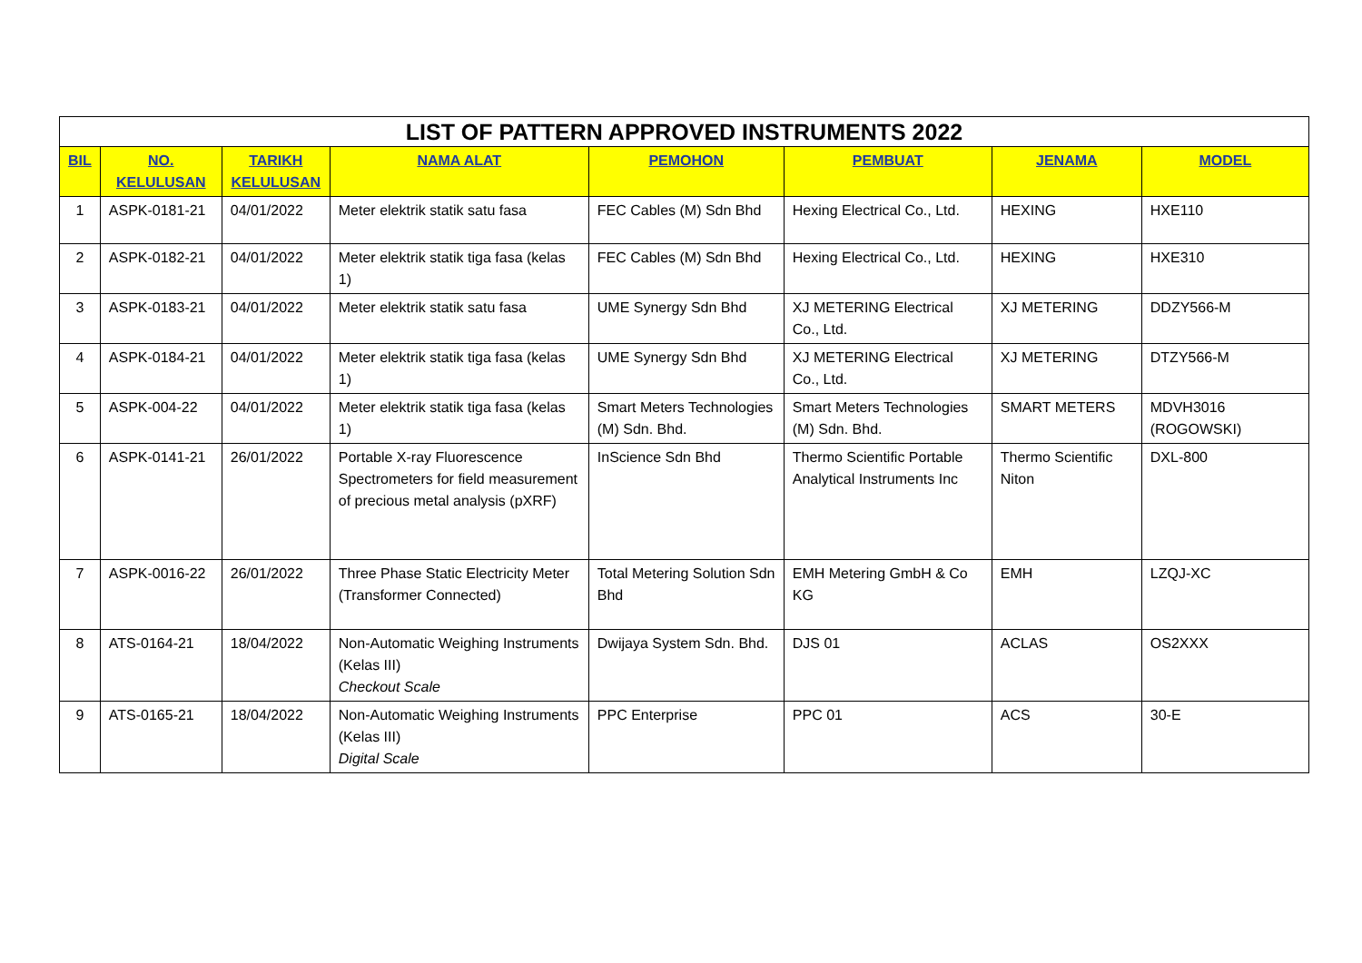| LIST OF PATTERN APPROVED INSTRUMENTS 2022 | | | | | | | |
| --- | --- | --- | --- | --- | --- | --- | --- |
| BIL | NO. KELULUSAN | TARIKH KELULUSAN | NAMA ALAT | PEMOHON | PEMBUAT | JENAMA | MODEL |
| 1 | ASPK-0181-21 | 04/01/2022 | Meter elektrik statik satu fasa | FEC Cables (M) Sdn Bhd | Hexing Electrical Co., Ltd. | HEXING | HXE110 |
| 2 | ASPK-0182-21 | 04/01/2022 | Meter elektrik statik tiga fasa (kelas 1) | FEC Cables (M) Sdn Bhd | Hexing Electrical Co., Ltd. | HEXING | HXE310 |
| 3 | ASPK-0183-21 | 04/01/2022 | Meter elektrik statik satu fasa | UME Synergy Sdn Bhd | XJ METERING Electrical Co., Ltd. | XJ METERING | DDZY566-M |
| 4 | ASPK-0184-21 | 04/01/2022 | Meter elektrik statik tiga fasa (kelas 1) | UME Synergy Sdn Bhd | XJ METERING Electrical Co., Ltd. | XJ METERING | DTZY566-M |
| 5 | ASPK-004-22 | 04/01/2022 | Meter elektrik statik tiga fasa (kelas 1) | Smart Meters Technologies (M) Sdn. Bhd. | Smart Meters Technologies (M) Sdn. Bhd. | SMART METERS | MDVH3016 (ROGOWSKI) |
| 6 | ASPK-0141-21 | 26/01/2022 | Portable X-ray Fluorescence Spectrometers for field measurement of precious metal analysis (pXRF) | InScience Sdn Bhd | Thermo Scientific Portable Analytical Instruments Inc | Thermo Scientific Niton | DXL-800 |
| 7 | ASPK-0016-22 | 26/01/2022 | Three Phase Static Electricity Meter (Transformer Connected) | Total Metering Solution Sdn Bhd | EMH Metering GmbH & Co KG | EMH | LZQJ-XC |
| 8 | ATS-0164-21 | 18/04/2022 | Non-Automatic Weighing Instruments (Kelas III) Checkout Scale | Dwijaya System Sdn. Bhd. | DJS 01 | ACLAS | OS2XXX |
| 9 | ATS-0165-21 | 18/04/2022 | Non-Automatic Weighing Instruments (Kelas III) Digital Scale | PPC Enterprise | PPC 01 | ACS | 30-E |